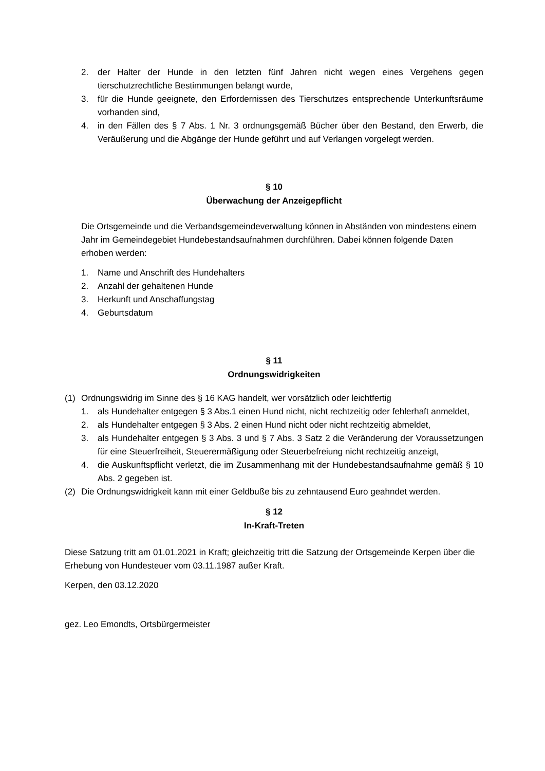2. der Halter der Hunde in den letzten fünf Jahren nicht wegen eines Vergehens gegen tierschutzrechtliche Bestimmungen belangt wurde,
3. für die Hunde geeignete, den Erfordernissen des Tierschutzes entsprechende Unterkunftsräume vorhanden sind,
4. in den Fällen des § 7 Abs. 1 Nr. 3 ordnungsgemäß Bücher über den Bestand, den Erwerb, die Veräußerung und die Abgänge der Hunde geführt und auf Verlangen vorgelegt werden.
§ 10
Überwachung der Anzeigepflicht
Die Ortsgemeinde und die Verbandsgemeindeverwaltung können in Abständen von mindestens einem Jahr im Gemeindegebiet Hundebestandsaufnahmen durchführen. Dabei können folgende Daten erhoben werden:
1. Name und Anschrift des Hundehalters
2. Anzahl der gehaltenen Hunde
3. Herkunft und Anschaffungstag
4. Geburtsdatum
§ 11
Ordnungswidrigkeiten
(1) Ordnungswidrig im Sinne des § 16 KAG handelt, wer vorsätzlich oder leichtfertig
1. als Hundehalter entgegen § 3 Abs.1 einen Hund nicht, nicht rechtzeitig oder fehlerhaft anmeldet,
2. als Hundehalter entgegen § 3 Abs. 2 einen Hund nicht oder nicht rechtzeitig abmeldet,
3. als Hundehalter entgegen § 3 Abs. 3 und § 7 Abs. 3 Satz 2 die Veränderung der Voraussetzungen für eine Steuerfreiheit, Steuerermäßigung oder Steuerbefreiung nicht rechtzeitig anzeigt,
4. die Auskunftspflicht verletzt, die im Zusammenhang mit der Hundebestandsaufnahme gemäß § 10 Abs. 2 gegeben ist.
(2) Die Ordnungswidrigkeit kann mit einer Geldbuße bis zu zehntausend Euro geahndet werden.
§ 12
In-Kraft-Treten
Diese Satzung tritt am 01.01.2021 in Kraft; gleichzeitig tritt die Satzung der Ortsgemeinde Kerpen über die Erhebung von Hundesteuer vom 03.11.1987 außer Kraft.
Kerpen, den 03.12.2020
gez. Leo Emondts, Ortsbürgermeister